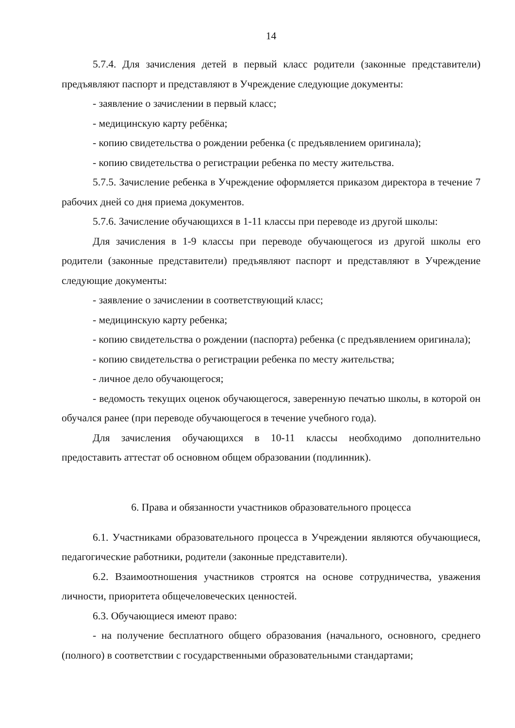14
5.7.4. Для зачисления детей в первый класс родители (законные представители) предъявляют паспорт и представляют в Учреждение следующие документы:
- заявление о зачислении в первый класс;
- медицинскую карту ребёнка;
- копию свидетельства о рождении ребенка (с предъявлением оригинала);
- копию свидетельства о регистрации ребенка по месту жительства.
5.7.5. Зачисление ребенка в Учреждение оформляется приказом директора в течение 7 рабочих дней со дня приема документов.
5.7.6. Зачисление обучающихся в 1-11 классы при переводе из другой школы:
Для зачисления в 1-9 классы при переводе обучающегося из другой школы его родители (законные представители) предъявляют паспорт и представляют в Учреждение следующие документы:
- заявление о зачислении в соответствующий класс;
- медицинскую карту ребенка;
- копию свидетельства о рождении (паспорта) ребенка (с предъявлением оригинала);
- копию свидетельства о регистрации ребенка по месту жительства;
- личное дело обучающегося;
- ведомость текущих оценок обучающегося, заверенную печатью школы, в которой он обучался ранее (при переводе обучающегося в течение учебного года).
Для зачисления обучающихся в 10-11 классы необходимо дополнительно предоставить аттестат об основном общем образовании (подлинник).
6. Права и обязанности участников образовательного процесса
6.1. Участниками образовательного процесса в Учреждении являются обучающиеся, педагогические работники, родители (законные представители).
6.2. Взаимоотношения участников строятся на основе сотрудничества, уважения личности, приоритета общечеловеческих ценностей.
6.3. Обучающиеся имеют право:
- на получение бесплатного общего образования (начального, основного, среднего (полного) в соответствии с государственными образовательными стандартами;